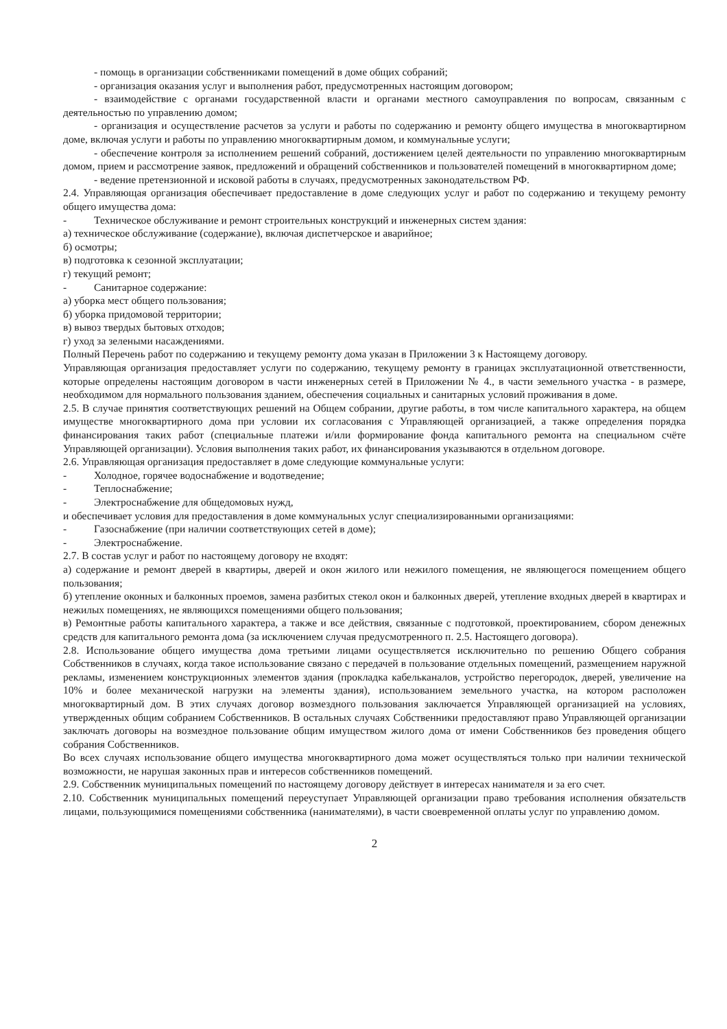- помощь в организации собственниками помещений в доме общих собраний;
- организация оказания услуг и выполнения работ, предусмотренных настоящим договором;
- взаимодействие с органами государственной власти и органами местного самоуправления по вопросам, связанным с деятельностью по управлению домом;
- организация и осуществление расчетов за услуги и работы по содержанию и ремонту общего имущества в многоквартирном доме, включая услуги и работы по управлению многоквартирным домом, и коммунальные услуги;
- обеспечение контроля за исполнением решений собраний, достижением целей деятельности по управлению многоквартирным домом, прием и рассмотрение заявок, предложений и обращений собственников и пользователей помещений в многоквартирном доме;
- ведение претензионной и исковой работы в случаях, предусмотренных законодательством РФ.
2.4. Управляющая организация обеспечивает предоставление в доме следующих услуг и работ по содержанию и текущему ремонту общего имущества дома:
- Техническое обслуживание и ремонт строительных конструкций и инженерных систем здания:
а) техническое обслуживание (содержание), включая диспетчерское и аварийное;
б) осмотры;
в) подготовка к сезонной эксплуатации;
г) текущий ремонт;
- Санитарное содержание:
а) уборка мест общего пользования;
б) уборка придомовой территории;
в) вывоз твердых бытовых отходов;
г) уход за зелеными насаждениями.
Полный Перечень работ по содержанию и текущему ремонту дома указан в Приложении 3 к Настоящему договору.
Управляющая организация предоставляет услуги по содержанию, текущему ремонту в границах эксплуатационной ответственности, которые определены настоящим договором в части инженерных сетей в Приложении № 4., в части земельного участка - в размере, необходимом для нормального пользования зданием, обеспечения социальных и санитарных условий проживания в доме.
2.5. В случае принятия соответствующих решений на Общем собрании, другие работы, в том числе капитального характера, на общем имуществе многоквартирного дома при условии их согласования с Управляющей организацией, а также определения порядка финансирования таких работ (специальные платежи и/или формирование фонда капитального ремонта на специальном счёте Управляющей организации). Условия выполнения таких работ, их финансирования указываются в отдельном договоре.
2.6. Управляющая организация предоставляет в доме следующие коммунальные услуги:
- Холодное, горячее водоснабжение и водотведение;
- Теплоснабжение;
- Электроснабжение для общедомовых нужд,
и обеспечивает условия для предоставления в доме коммунальных услуг специализированными организациями:
- Газоснабжение (при наличии соответствующих сетей в доме);
- Электроснабжение.
2.7. В состав услуг и работ по настоящему договору не входят:
а) содержание и ремонт дверей в квартиры, дверей и окон жилого или нежилого помещения, не являющегося помещением общего пользования;
б) утепление оконных и балконных проемов, замена разбитых стекол окон и балконных дверей, утепление входных дверей в квартирах и нежилых помещениях, не являющихся помещениями общего пользования;
в) Ремонтные работы капитального характера, а также и все действия, связанные с подготовкой, проектированием, сбором денежных средств для капитального ремонта дома (за исключением случая предусмотренного п. 2.5. Настоящего договора).
2.8. Использование общего имущества дома третьими лицами осуществляется исключительно по решению Общего собрания Собственников в случаях, когда такое использование связано с передачей в пользование отдельных помещений, размещением наружной рекламы, изменением конструкционных элементов здания (прокладка кабельканалов, устройство перегородок, дверей, увеличение на 10% и более механической нагрузки на элементы здания), использованием земельного участка, на котором расположен многоквартирный дом. В этих случаях договор возмездного пользования заключается Управляющей организацией на условиях, утвержденных общим собранием Собственников. В остальных случаях Собственники предоставляют право Управляющей организации заключать договоры на возмездное пользование общим имуществом жилого дома от имени Собственников без проведения общего собрания Собственников.
Во всех случаях использование общего имущества многоквартирного дома может осуществляться только при наличии технической возможности, не нарушая законных прав и интересов собственников помещений.
2.9. Собственник муниципальных помещений по настоящему договору действует в интересах нанимателя и за его счет.
2.10. Собственник муниципальных помещений переуступает Управляющей организации право требования исполнения обязательств лицами, пользующимися помещениями собственника (нанимателями), в части своевременной оплаты услуг по управлению домом.
2